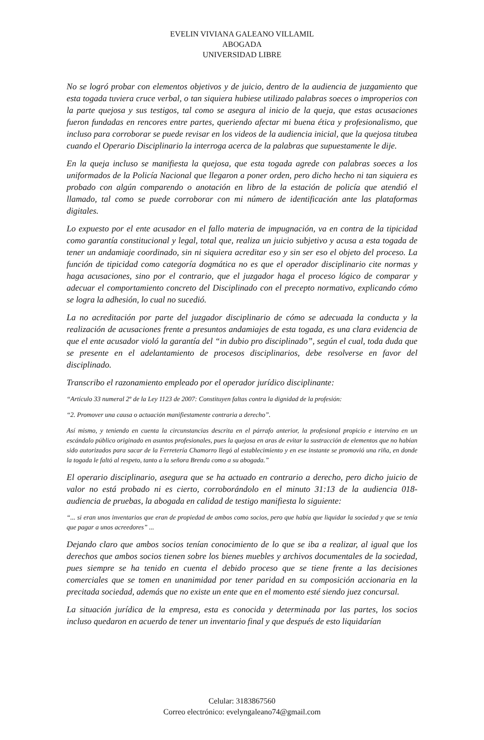EVELIN VIVIANA GALEANO VILLAMIL
ABOGADA
UNIVERSIDAD LIBRE
No se logró probar con elementos objetivos y de juicio, dentro de la audiencia de juzgamiento que esta togada tuviera cruce verbal, o tan siquiera hubiese utilizado palabras soeces o improperios con la parte quejosa y sus testigos, tal como se asegura al inicio de la queja, que estas acusaciones fueron fundadas en rencores entre partes, queriendo afectar mi buena ética y profesionalismo, que incluso para corroborar se puede revisar en los videos de la audiencia inicial, que la quejosa titubea cuando el Operario Disciplinario la interroga acerca de la palabras que supuestamente le dije.
En la queja incluso se manifiesta la quejosa, que esta togada agrede con palabras soeces a los uniformados de la Policía Nacional que llegaron a poner orden, pero dicho hecho ni tan siquiera es probado con algún comparendo o anotación en libro de la estación de policía que atendió el llamado, tal como se puede corroborar con mi número de identificación ante las plataformas digitales.
Lo expuesto por el ente acusador en el fallo materia de impugnación, va en contra de la tipicidad como garantía constitucional y legal, total que, realiza un juicio subjetivo y acusa a esta togada de tener un andamiaje coordinado, sin ni siquiera acreditar eso y sin ser eso el objeto del proceso. La función de tipicidad como categoría dogmática no es que el operador disciplinario cite normas y haga acusaciones, sino por el contrario, que el juzgador haga el proceso lógico de comparar y adecuar el comportamiento concreto del Disciplinado con el precepto normativo, explicando cómo se logra la adhesión, lo cual no sucedió.
La no acreditación por parte del juzgador disciplinario de cómo se adecuada la conducta y la realización de acusaciones frente a presuntos andamiajes de esta togada, es una clara evidencia de que el ente acusador violó la garantía del “in dubio pro disciplinado”, según el cual, toda duda que se presente en el adelantamiento de procesos disciplinarios, debe resolverse en favor del disciplinado.
Transcribo el razonamiento empleado por el operador jurídico disciplinante:
“Artículo 33 numeral 2º de la Ley 1123 de 2007: Constituyen faltas contra la dignidad de la profesión:
“2. Promover una causa o actuación manifiestamente contraria a derecho”.
Así mismo, y teniendo en cuenta la circunstancias descrita en el párrafo anterior, la profesional propicio e intervino en un escándalo público originado en asuntos profesionales, pues la quejosa en aras de evitar la sustracción de elementos que no habían sido autorizados para sacar de la Ferretería Chamorro llegó al establecimiento y en ese instante se promovió una riña, en donde la togada le faltó al respeto, tanto a la señora Brenda como a su abogada.”
El operario disciplinario, asegura que se ha actuado en contrario a derecho, pero dicho juicio de valor no está probado ni es cierto, corroborándolo en el minuto 31:13 de la audiencia 018- audiencia de pruebas, la abogada en calidad de testigo manifiesta lo siguiente:
“... si eran unos inventarios que eran de propiedad de ambos como socios, pero que había que liquidar la sociedad y que se tenía que pagar a unos acreedores” ...
Dejando claro que ambos socios tenían conocimiento de lo que se iba a realizar, al igual que los derechos que ambos socios tienen sobre los bienes muebles y archivos documentales de la sociedad, pues siempre se ha tenido en cuenta el debido proceso que se tiene frente a las decisiones comerciales que se tomen en unanimidad por tener paridad en su composición accionaria en la precitada sociedad, además que no existe un ente que en el momento esté siendo juez concursal.
La situación jurídica de la empresa, esta es conocida y determinada por las partes, los socios incluso quedaron en acuerdo de tener un inventario final y que después de esto liquidarían
Celular: 3183867560
Correo electrónico: evelyngaleano74@gmail.com